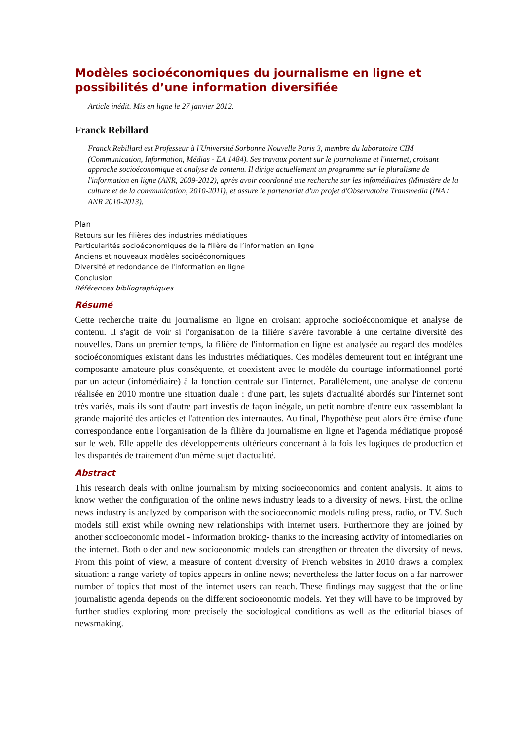Modèles socioéconomiques du journalisme en ligne et possibilités d’une information diversifiée
Article inédit. Mis en ligne le 27 janvier 2012.
Franck Rebillard
Franck Rebillard est Professeur à l'Université Sorbonne Nouvelle Paris 3, membre du laboratoire CIM (Communication, Information, Médias - EA 1484). Ses travaux portent sur le journalisme et l'internet, croisant approche socioéconomique et analyse de contenu. Il dirige actuellement un programme sur le pluralisme de l'information en ligne (ANR, 2009-2012), après avoir coordonné une recherche sur les infomédiaires (Ministère de la culture et de la communication, 2010-2011), et assure le partenariat d'un projet d'Observatoire Transmedia (INA / ANR 2010-2013).
Plan
Retours sur les filières des industries médiatiques
Particularités socioéconomiques de la filière de l’information en ligne
Anciens et nouveaux modèles socioéconomiques
Diversité et redondance de l'information en ligne
Conclusion
Références bibliographiques
Résumé
Cette recherche traite du journalisme en ligne en croisant approche socioéconomique et analyse de contenu. Il s'agit de voir si l'organisation de la filière s'avère favorable à une certaine diversité des nouvelles. Dans un premier temps, la filière de l'information en ligne est analysée au regard des modèles socioéconomiques existant dans les industries médiatiques. Ces modèles demeurent tout en intégrant une composante amateure plus conséquente, et coexistent avec le modèle du courtage informationnel porté par un acteur (infomédiaire) à la fonction centrale sur l'internet. Parallèlement, une analyse de contenu réalisée en 2010 montre une situation duale : d'une part, les sujets d'actualité abordés sur l'internet sont très variés, mais ils sont d'autre part investis de façon inégale, un petit nombre d'entre eux rassemblant la grande majorité des articles et l'attention des internautes. Au final, l'hypothèse peut alors être émise d'une correspondance entre l'organisation de la filière du journalisme en ligne et l'agenda médiatique proposé sur le web. Elle appelle des développements ultérieurs concernant à la fois les logiques de production et les disparités de traitement d'un même sujet d'actualité.
Abstract
This research deals with online journalism by mixing socioeconomics and content analysis. It aims to know wether the configuration of the online news industry leads to a diversity of news. First, the online news industry is analyzed by comparison with the socioeconomic models ruling press, radio, or TV. Such models still exist while owning new relationships with internet users. Furthermore they are joined by another socioeconomic model - information broking- thanks to the increasing activity of infomediaries on the internet. Both older and new socioeonomic models can strengthen or threaten the diversity of news. From this point of view, a measure of content diversity of French websites in 2010 draws a complex situation: a range variety of topics appears in online news; nevertheless the latter focus on a far narrower number of topics that most of the internet users can reach. These findings may suggest that the online journalistic agenda depends on the different socioeonomic models. Yet they will have to be improved by further studies exploring more precisely the sociological conditions as well as the editorial biases of newsmaking.